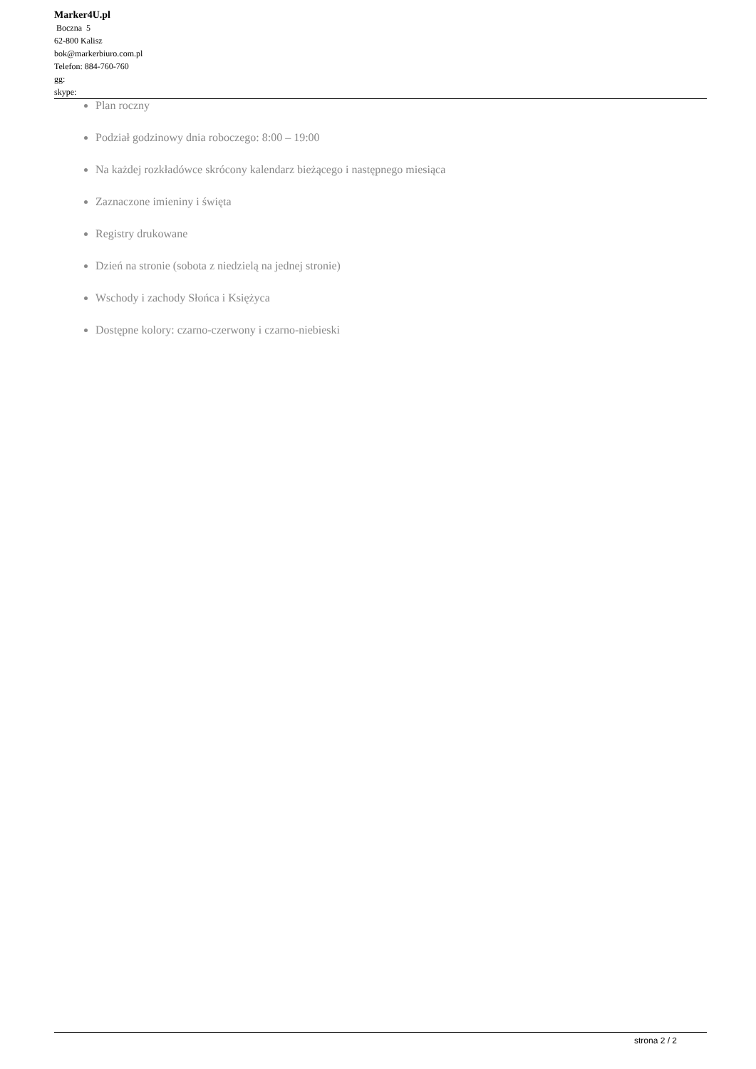Marker4U.pl
Boczna 5
62-800 Kalisz
bok@markerbiuro.com.pl
Telefon: 884-760-760
gg:
skype:
Plan roczny
Podział godzinowy dnia roboczego: 8:00 – 19:00
Na każdej rozkładówce skrócony kalendarz bieżącego i następnego miesiąca
Zaznaczone imieniny i święta
Registry drukowane
Dzień na stronie (sobota z niedzielą na jednej stronie)
Wschody i zachody Słońca i Księżyca
Dostępne kolory: czarno-czerwony i czarno-niebieski
strona 2 / 2